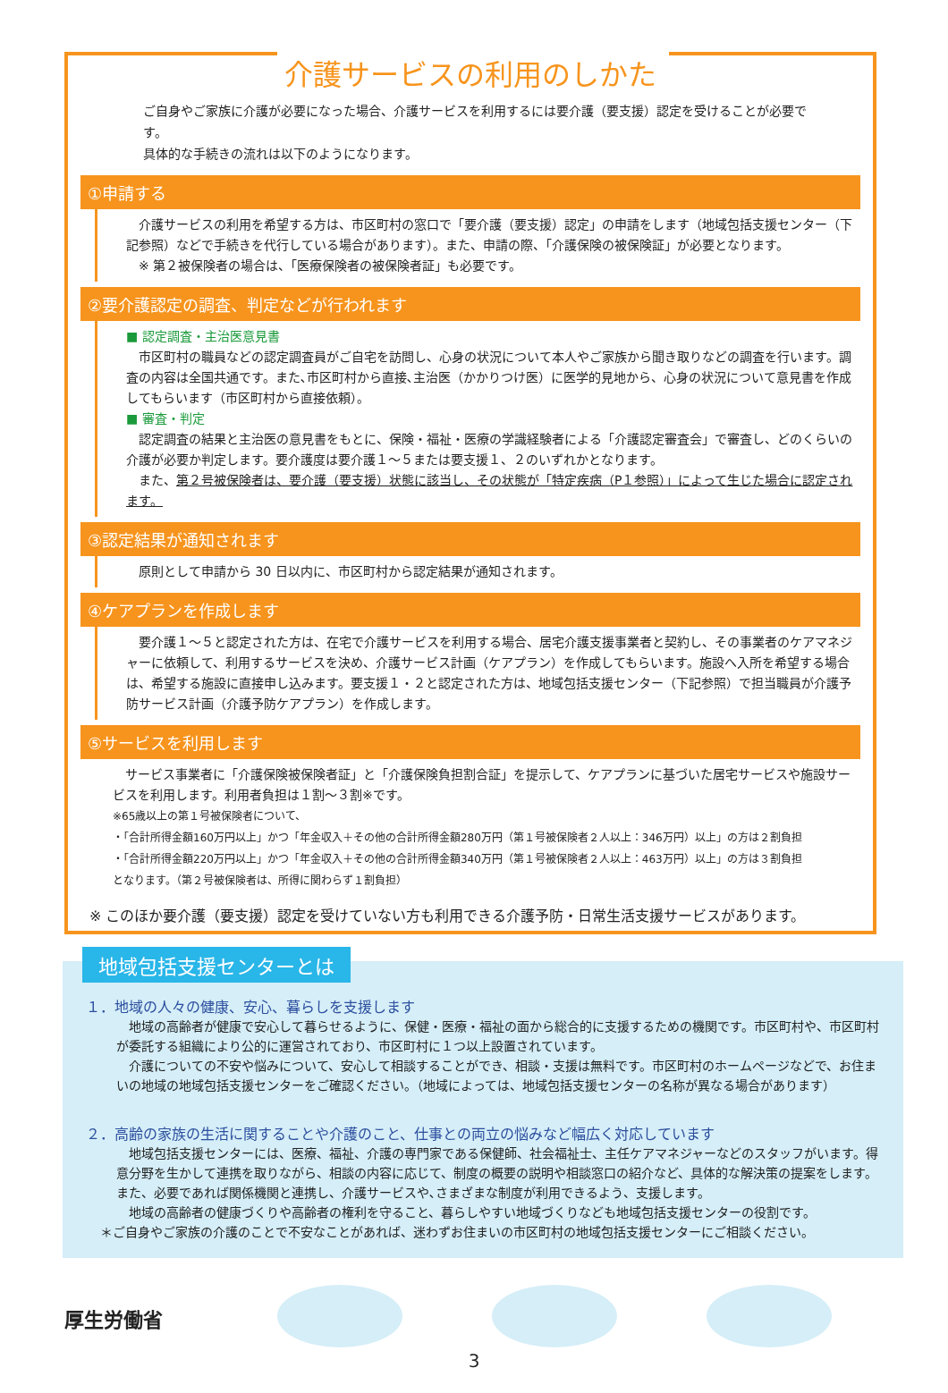介護サービスの利用のしかた
ご自身やご家族に介護が必要になった場合、介護サービスを利用するには要介護（要支援）認定を受けることが必要です。
具体的な手続きの流れは以下のようになります。
①申請する
　介護サービスの利用を希望する方は、市区町村の窓口で「要介護（要支援）認定」の申請をします（地域包括支援センター（下記参照）などで手続きを代行している場合があります）。また、申請の際、「介護保険の被保険証」が必要となります。
　※ 第２被保険者の場合は、「医療保険者の被保険者証」も必要です。
②要介護認定の調査、判定などが行われます
■ 認定調査・主治医意見書
　市区町村の職員などの認定調査員がご自宅を訪問し、心身の状況について本人やご家族から聞き取りなどの調査を行います。調査の内容は全国共通です。また､市区町村から直接､主治医（かかりつけ医）に医学的見地から、心身の状況について意見書を作成してもらいます（市区町村から直接依頼）。
■ 審査・判定
　認定調査の結果と主治医の意見書をもとに、保険・福祉・医療の学識経験者による「介護認定審査会」で審査し、どのくらいの介護が必要か判定します。要介護度は要介護１～５または要支援１、２のいずれかとなります。
　また、第２号被保険者は、要介護（要支援）状態に該当し、その状態が「特定疾病（P１参照）」によって生じた場合に認定されます。
③認定結果が通知されます
　原則として申請から 30 日以内に、市区町村から認定結果が通知されます。
④ケアプランを作成します
　要介護１～５と認定された方は、在宅で介護サービスを利用する場合、居宅介護支援事業者と契約し、その事業者のケアマネジャーに依頼して、利用するサービスを決め、介護サービス計画（ケアプラン）を作成してもらいます。施設へ入所を希望する場合は、希望する施設に直接申し込みます。要支援１・２と認定された方は、地域包括支援センター（下記参照）で担当職員が介護予防サービス計画（介護予防ケアプラン）を作成します。
⑤サービスを利用します
　サービス事業者に「介護保険被保険者証」と「介護保険負担割合証」を提示して、ケアプランに基づいた居宅サービスや施設サービスを利用します。利用者負担は１割～３割※です。
※65歳以上の第１号被保険者について、
・「合計所得金額160万円以上」かつ「年金収入＋その他の合計所得金額280万円（第１号被保険者２人以上：346万円）以上」の方は２割負担
・「合計所得金額220万円以上」かつ「年金収入＋その他の合計所得金額340万円（第１号被保険者２人以上：463万円）以上」の方は３割負担
となります。（第２号被保険者は、所得に関わらず１割負担）
※ このほか要介護（要支援）認定を受けていない方も利用できる介護予防・日常生活支援サービスがあります。
地域包括支援センターとは
１．地域の人々の健康、安心、暮らしを支援します
　地域の高齢者が健康で安心して暮らせるように、保健・医療・福祉の面から総合的に支援するための機関です。市区町村や、市区町村が委託する組織により公的に運営されており、市区町村に１つ以上設置されています。
　介護についての不安や悩みについて、安心して相談することができ、相談・支援は無料です。市区町村のホームページなどで、お住まいの地域の地域包括支援センターをご確認ください。（地域によっては、地域包括支援センターの名称が異なる場合があります）
２．高齢の家族の生活に関することや介護のこと、仕事との両立の悩みなど幅広く対応しています
　地域包括支援センターには、医療、福祉、介護の専門家である保健師、社会福祉士、主任ケアマネジャーなどのスタッフがいます。得意分野を生かして連携を取りながら、相談の内容に応じて、制度の概要の説明や相談窓口の紹介など、具体的な解決策の提案をします。また、必要であれば関係機関と連携し、介護サービスや､さまざまな制度が利用できるよう、支援します。
　地域の高齢者の健康づくりや高齢者の権利を守ること、暮らしやすい地域づくりなども地域包括支援センターの役割です。
＊ご自身やご家族の介護のことで不安なことがあれば、迷わずお住まいの市区町村の地域包括支援センターにご相談ください。
厚生労働省
3